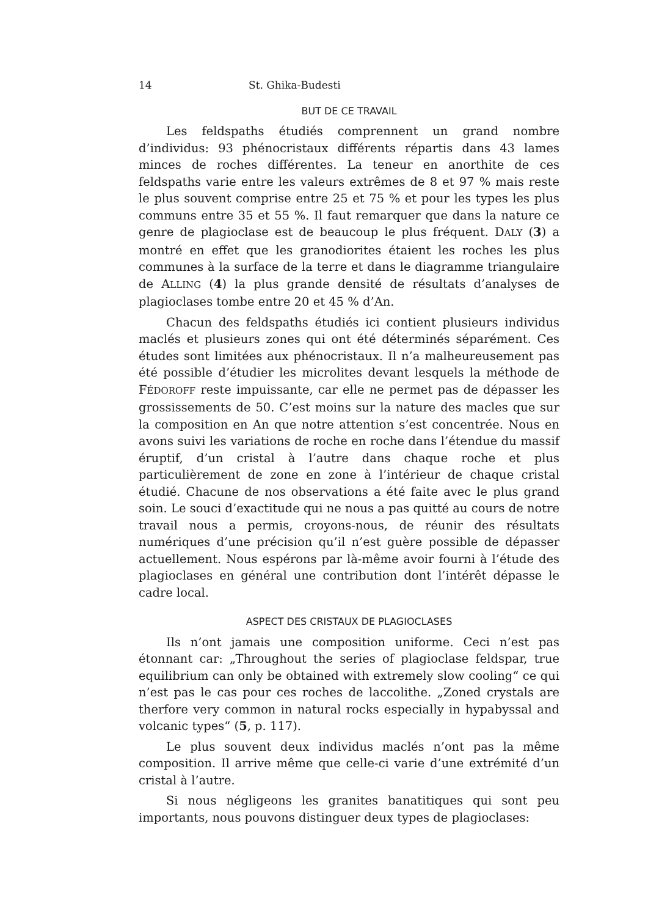14 St. Ghika-Budesti
BUT DE CE TRAVAIL
Les feldspaths étudiés comprennent un grand nombre d’individus: 93 phénocristaux différents répartis dans 43 lames minces de roches différentes. La teneur en anorthite de ces feldspaths varie entre les valeurs extrêmes de 8 et 97 % mais reste le plus souvent comprise entre 25 et 75 % et pour les types les plus communs entre 35 et 55 %. Il faut remarquer que dans la nature ce genre de plagioclase est de beaucoup le plus fréquent. DALY (3) a montré en effet que les granodiorites étaient les roches les plus communes à la surface de la terre et dans le diagramme triangulaire de ALLING (4) la plus grande densité de résultats d’analyses de plagioclases tombe entre 20 et 45 % d’An.
Chacun des feldspaths étudiés ici contient plusieurs individus maclés et plusieurs zones qui ont été déterminés séparément. Ces études sont limitées aux phénocristaux. Il n’a malheureusement pas été possible d’étudier les microlites devant lesquels la méthode de FÉDOROFF reste impuissante, car elle ne permet pas de dépasser les grossissements de 50. C’est moins sur la nature des macles que sur la composition en An que notre attention s’est concentrée. Nous en avons suivi les variations de roche en roche dans l’étendue du massif éruptif, d’un cristal à l’autre dans chaque roche et plus particulièrement de zone en zone à l’intérieur de chaque cristal étudié. Chacune de nos observations a été faite avec le plus grand soin. Le souci d’exactitude qui ne nous a pas quitté au cours de notre travail nous a permis, croyons-nous, de réunir des résultats numériques d’une précision qu’il n’est guère possible de dépasser actuellement. Nous espérons par là-même avoir fourni à l’étude des plagioclases en général une contribution dont l’intérêt dépasse le cadre local.
ASPECT DES CRISTAUX DE PLAGIOCLASES
Ils n’ont jamais une composition uniforme. Ceci n’est pas étonnant car: „Throughout the series of plagioclase feldspar, true equilibrium can only be obtained with extremely slow cooling“ ce qui n’est pas le cas pour ces roches de laccolithe. „Zoned crystals are therfore very common in natural rocks especially in hypabyssal and volcanic types“ (5, p. 117).
Le plus souvent deux individus maclés n’ont pas la même composition. Il arrive même que celle-ci varie d’une extrémité d’un cristal à l’autre.
Si nous négligeons les granites banatitiques qui sont peu importants, nous pouvons distinguer deux types de plagioclases: